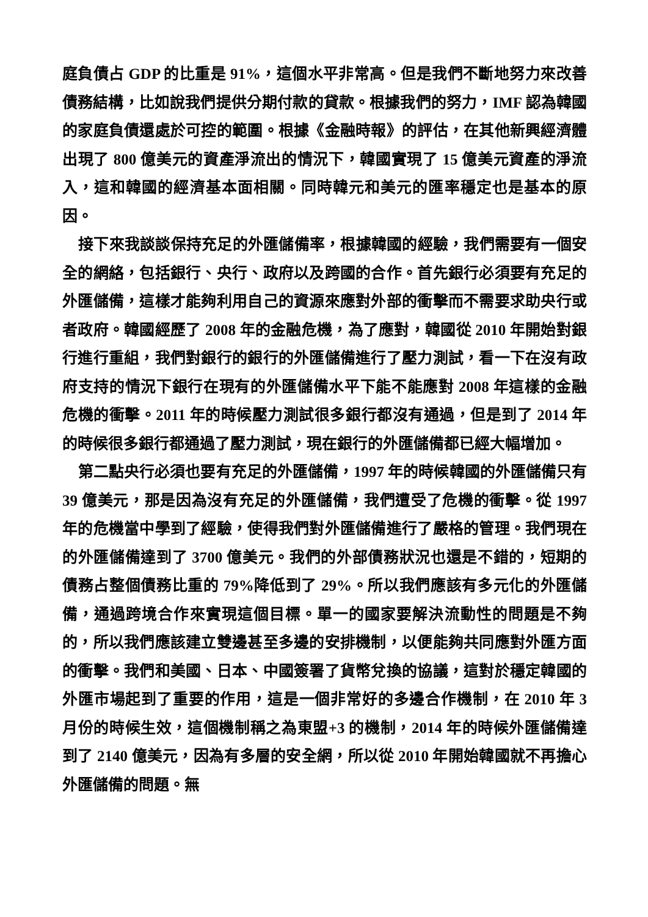庭負債占 GDP 的比重是 91%，這個水平非常高。但是我們不斷地努力來改善債務結構，比如說我們提供分期付款的貸款。根據我們的努力，IMF 認為韓國的家庭負債還處於可控的範圍。根據《金融時報》的評估，在其他新興經濟體出現了 800 億美元的資產淨流出的情況下，韓國實現了 15 億美元資產的淨流入，這和韓國的經濟基本面相關。同時韓元和美元的匯率穩定也是基本的原因。
接下來我談談保持充足的外匯儲備率，根據韓國的經驗，我們需要有一個安全的網絡，包括銀行、央行、政府以及跨國的合作。首先銀行必須要有充足的外匯儲備，這樣才能夠利用自己的資源來應對外部的衝擊而不需要求助央行或者政府。韓國經歷了 2008 年的金融危機，為了應對，韓國從 2010 年開始對銀行進行重組，我們對銀行的銀行的外匯儲備進行了壓力測試，看一下在沒有政府支持的情況下銀行在現有的外匯儲備水平下能不能應對 2008 年這樣的金融危機的衝擊。2011 年的時候壓力測試很多銀行都沒有通過，但是到了 2014 年的時候很多銀行都通過了壓力測試，現在銀行的外匯儲備都已經大幅增加。
第二點央行必須也要有充足的外匯儲備，1997 年的時候韓國的外匯儲備只有 39 億美元，那是因為沒有充足的外匯儲備，我們遭受了危機的衝擊。從 1997 年的危機當中學到了經驗，使得我們對外匯儲備進行了嚴格的管理。我們現在的外匯儲備達到了 3700 億美元。我們的外部債務狀況也還是不錯的，短期的債務占整個債務比重的 79%降低到了 29%。所以我們應該有多元化的外匯儲備，通過跨境合作來實現這個目標。單一的國家要解決流動性的問題是不夠的，所以我們應該建立雙邊甚至多邊的安排機制，以便能夠共同應對外匯方面的衝擊。我們和美國、日本、中國簽署了貨幣兌換的協議，這對於穩定韓國的外匯市場起到了重要的作用，這是一個非常好的多邊合作機制，在 2010 年 3 月份的時候生效，這個機制稱之為東盟+3 的機制，2014 年的時候外匯儲備達到了 2140 億美元，因為有多層的安全網，所以從 2010 年開始韓國就不再擔心外匯儲備的問題。無